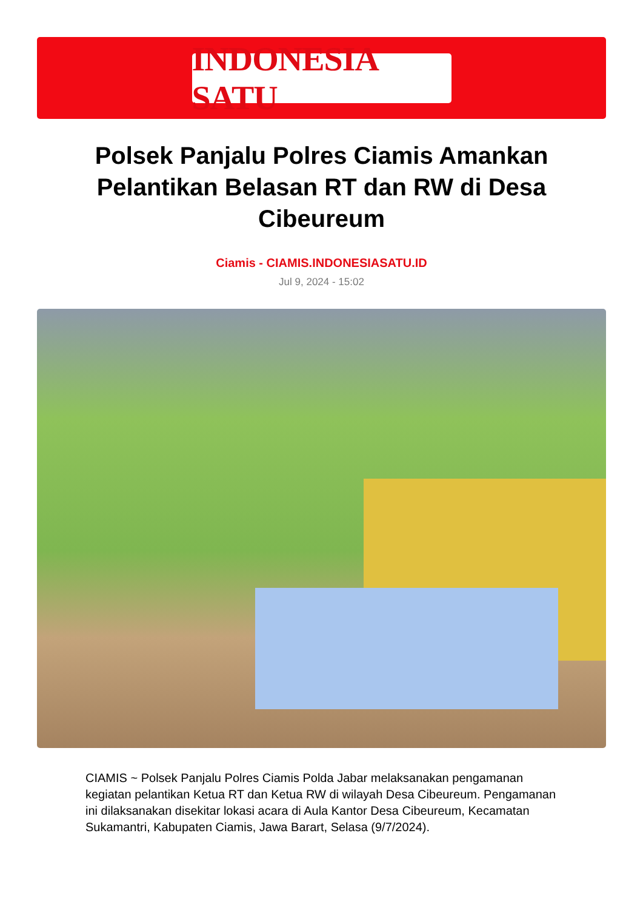INDONESIA SATU
Polsek Panjalu Polres Ciamis Amankan Pelantikan Belasan RT dan RW di Desa Cibeureum
Ciamis - CIAMIS.INDONESIASATU.ID
Jul 9, 2024 - 15:02
CIAMIS ~ Polsek Panjalu Polres Ciamis Polda Jabar melaksanakan pengamanan kegiatan pelantikan Ketua RT dan Ketua RW di wilayah Desa Cibeureum. Pengamanan ini dilaksanakan disekitar lokasi acara di Aula Kantor Desa Cibeureum, Kecamatan Sukamantri, Kabupaten Ciamis, Jawa Barart, Selasa (9/7/2024).